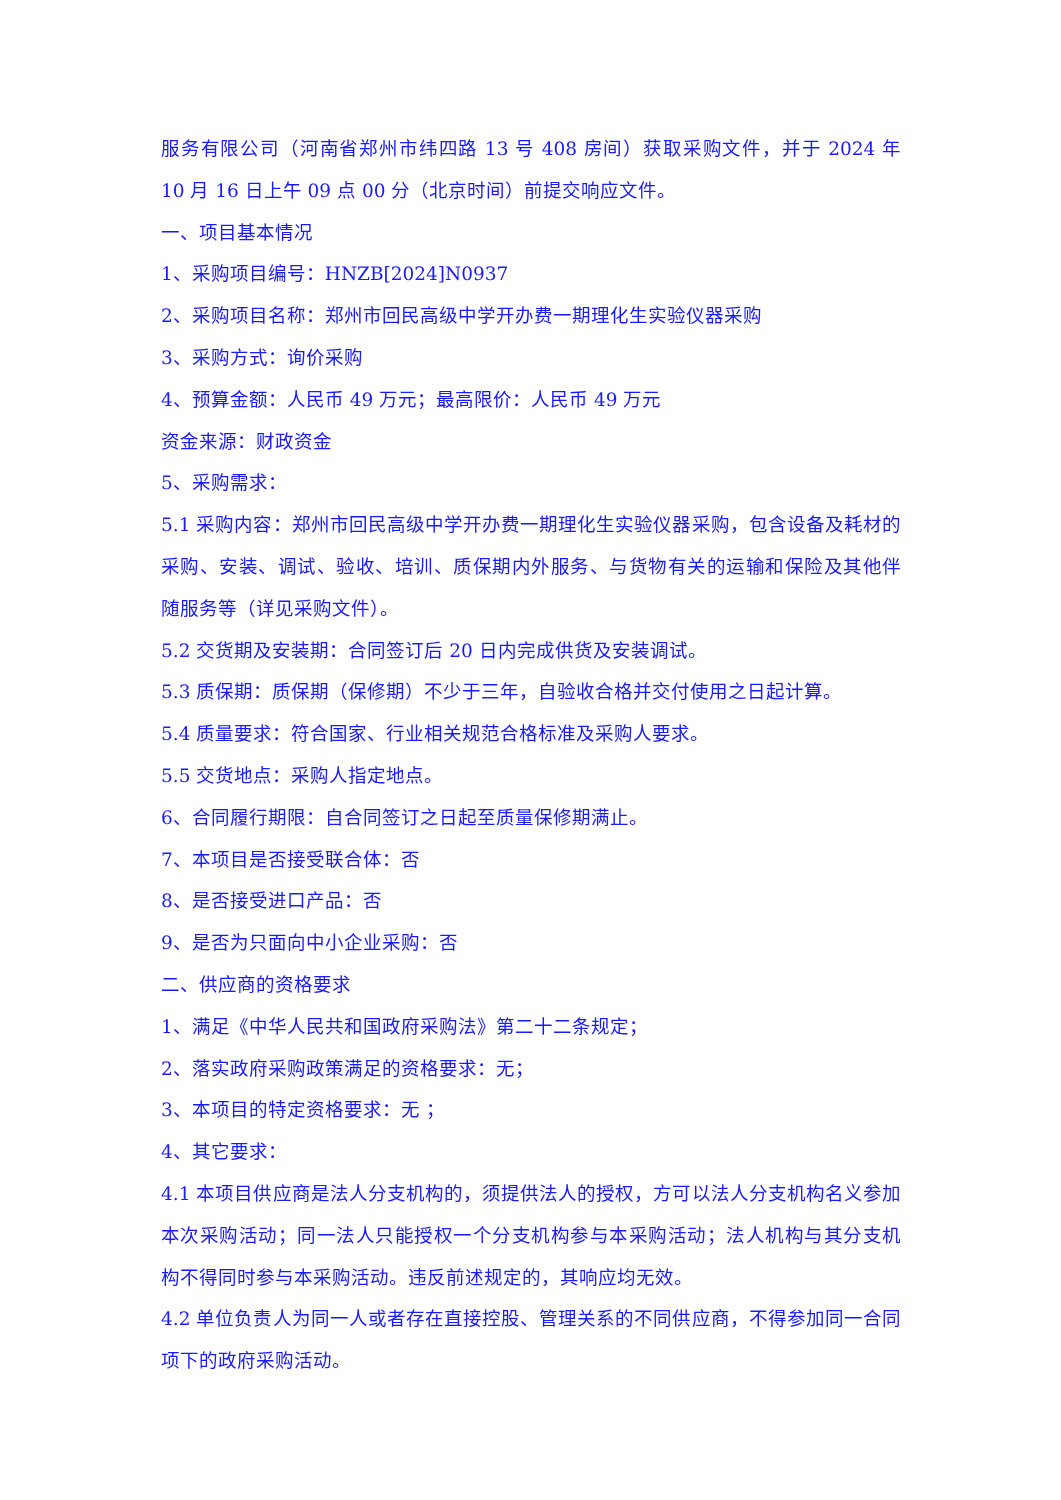服务有限公司（河南省郑州市纬四路 13 号 408 房间）获取采购文件，并于 2024 年 10 月 16 日上午 09 点 00 分（北京时间）前提交响应文件。
一、项目基本情况
1、采购项目编号：HNZB[2024]N0937
2、采购项目名称：郑州市回民高级中学开办费一期理化生实验仪器采购
3、采购方式：询价采购
4、预算金额：人民币 49 万元；最高限价：人民币 49 万元
资金来源：财政资金
5、采购需求：
5.1 采购内容：郑州市回民高级中学开办费一期理化生实验仪器采购，包含设备及耗材的采购、安装、调试、验收、培训、质保期内外服务、与货物有关的运输和保险及其他伴随服务等（详见采购文件）。
5.2 交货期及安装期：合同签订后 20 日内完成供货及安装调试。
5.3 质保期：质保期（保修期）不少于三年，自验收合格并交付使用之日起计算。
5.4 质量要求：符合国家、行业相关规范合格标准及采购人要求。
5.5 交货地点：采购人指定地点。
6、合同履行期限：自合同签订之日起至质量保修期满止。
7、本项目是否接受联合体：否
8、是否接受进口产品：否
9、是否为只面向中小企业采购：否
二、供应商的资格要求
1、满足《中华人民共和国政府采购法》第二十二条规定；
2、落实政府采购政策满足的资格要求：无；
3、本项目的特定资格要求：无 ；
4、其它要求：
4.1 本项目供应商是法人分支机构的，须提供法人的授权，方可以法人分支机构名义参加本次采购活动；同一法人只能授权一个分支机构参与本采购活动；法人机构与其分支机构不得同时参与本采购活动。违反前述规定的，其响应均无效。
4.2 单位负责人为同一人或者存在直接控股、管理关系的不同供应商，不得参加同一合同项下的政府采购活动。